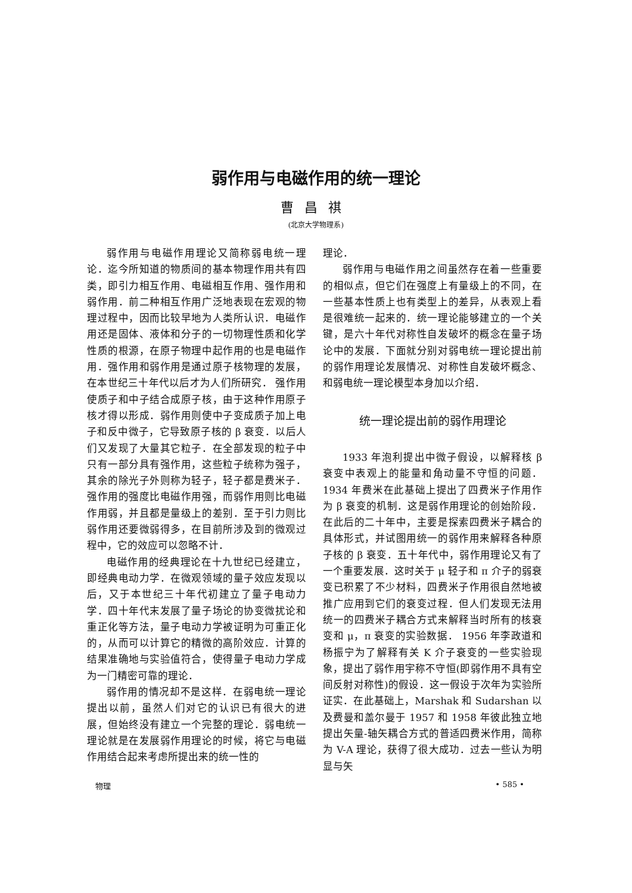弱作用与电磁作用的统一理论
曹昌祺
(北京大学物理系)
弱作用与电磁作用理论又简称弱电统一理论．迄今所知道的物质间的基本物理作用共有四类，即引力相互作用、电磁相互作用、强作用和弱作用．前二种相互作用广泛地表现在宏观的物理过程中，因而比较早地为人类所认识．电磁作用还是固体、液体和分子的一切物理性质和化学性质的根源，在原子物理中起作用的也是电磁作用．强作用和弱作用是通过原子核物理的发展，在本世纪三十年代以后才为人们所研究． 强作用使质子和中子结合成原子核，由于这种作用原子核才得以形成．弱作用则使中子变成质子加上电子和反中微子，它导致原子核的 β 衰变．以后人们又发现了大量其它粒子．在全部发现的粒子中只有一部分具有强作用，这些粒子统称为强子，其余的除光子外则称为轻子，轻子都是费米子．强作用的强度比电磁作用强，而弱作用则比电磁作用弱，并且都是量级上的差别．至于引力则比弱作用还要微弱得多，在目前所涉及到的微观过程中，它的效应可以忽略不计．
电磁作用的经典理论在十九世纪已经建立，即经典电动力学．在微观领域的量子效应发现以后，又于本世纪三十年代初建立了量子电动力学．四十年代末发展了量子场论的协变微扰论和重正化等方法，量子电动力学被证明为可重正化的，从而可以计算它的精微的高阶效应．计算的结果准确地与实验值符合，使得量子电动力学成为一门精密可靠的理论．
弱作用的情况却不是这样．在弱电统一理论提出以前，虽然人们对它的认识已有很大的进展，但始终没有建立一个完整的理论．弱电统一理论就是在发展弱作用理论的时候，将它与电磁作用结合起来考虑所提出来的统一性的
理论．
弱作用与电磁作用之间虽然存在着一些重要的相似点，但它们在强度上有量级上的不同，在一些基本性质上也有类型上的差异，从表观上看是很难统一起来的．统一理论能够建立的一个关键，是六十年代对称性自发破坏的概念在量子场论中的发展．下面就分别对弱电统一理论提出前的弱作用理论发展情况、对称性自发破坏概念、和弱电统一理论模型本身加以介绍．
统一理论提出前的弱作用理论
1933 年泡利提出中微子假设，以解释核 β 衰变中表观上的能量和角动量不守恒的问题．1934 年费米在此基础上提出了四费米子作用作为 β 衰变的机制．这是弱作用理论的创始阶段．在此后的二十年中，主要是探索四费米子耦合的具体形式，并试图用统一的弱作用来解释各种原子核的 β 衰变．五十年代中，弱作用理论又有了一个重要发展．这时关于 μ 轻子和 π 介子的弱衰变已积累了不少材料，四费米子作用很自然地被推广应用到它们的衰变过程．但人们发现无法用统一的四费米子耦合方式来解释当时所有的核衰变和 μ，π 衰变的实验数据． 1956 年李政道和杨振宁为了解释有关 K 介子衰变的一些实验现象，提出了弱作用宇称不守恒(即弱作用不具有空间反射对称性)的假设．这一假设于次年为实验所证实．在此基础上，Marshak 和 Sudarshan 以及费曼和盖尔曼于 1957 和 1958 年彼此独立地提出矢量-轴矢耦合方式的普适四费米作用，简称为 V-A 理论，获得了很大成功．过去一些认为明显与矢
物理 • 585 •